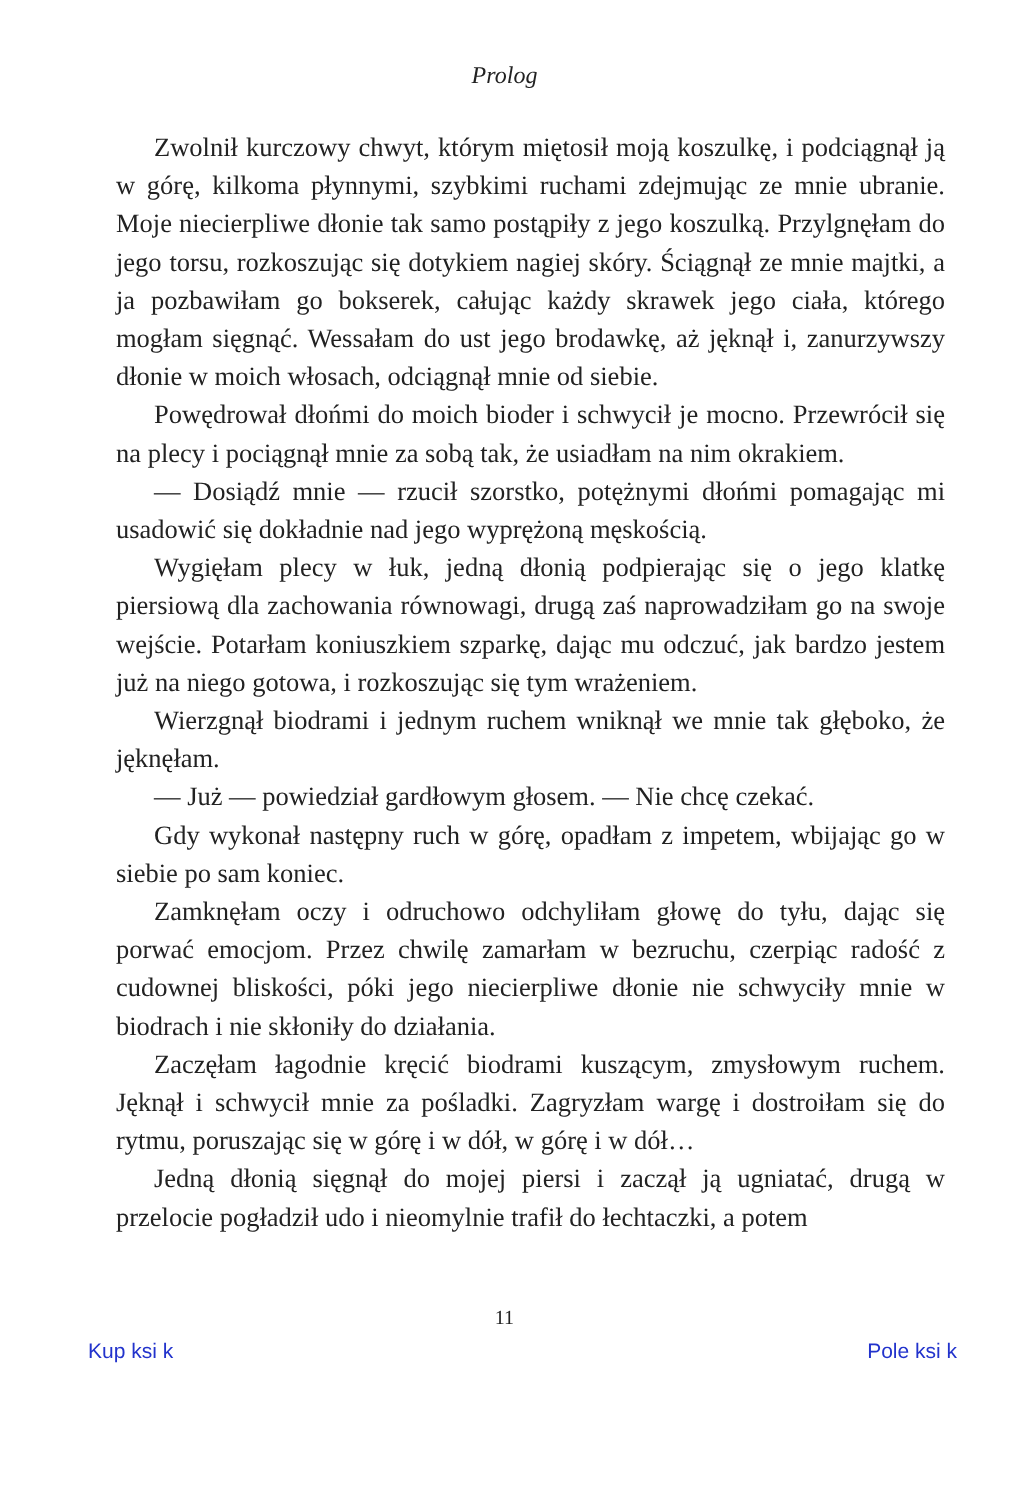Prolog
Zwolnił kurczowy chwyt, którym miętosił moją koszulkę, i podciągnął ją w górę, kilkoma płynnymi, szybkimi ruchami zdejmując ze mnie ubranie. Moje niecierpliwe dłonie tak samo postąpiły z jego koszulką. Przylgnęłam do jego torsu, rozkoszując się dotykiem nagiej skóry. Ściągnął ze mnie majtki, a ja pozbawiłam go bokserek, całując każdy skrawek jego ciała, którego mogłam sięgnąć. Wessałam do ust jego brodawkę, aż jęknął i, zanurzywszy dłonie w moich włosach, odciągnął mnie od siebie.
Powędrował dłońmi do moich bioder i schwycił je mocno. Przewrócił się na plecy i pociągnął mnie za sobą tak, że usiadłam na nim okrakiem.
— Dosiądź mnie — rzucił szorstko, potężnymi dłońmi pomagając mi usadowić się dokładnie nad jego wyprężoną męskością.
Wygięłam plecy w łuk, jedną dłonią podpierając się o jego klatkę piersiową dla zachowania równowagi, drugą zaś naprowadziłam go na swoje wejście. Potarłam koniuszkiem szparkę, dając mu odczuć, jak bardzo jestem już na niego gotowa, i rozkoszując się tym wrażeniem.
Wierzgnął biodrami i jednym ruchem wniknął we mnie tak głęboko, że jęknęłam.
— Już — powiedział gardłowym głosem. — Nie chcę czekać.
Gdy wykonał następny ruch w górę, opadłam z impetem, wbijając go w siebie po sam koniec.
Zamknęłam oczy i odruchowo odchyliłam głowę do tyłu, dając się porwać emocjom. Przez chwilę zamarłam w bezruchu, czerpiąc radość z cudownej bliskości, póki jego niecierpliwe dłonie nie schwyciły mnie w biodrach i nie skłoniły do działania.
Zaczęłam łagodnie kręcić biodrami kuszącym, zmysłowym ruchem. Jęknął i schwycił mnie za pośladki. Zagryzłam wargę i dostroiłam się do rytmu, poruszając się w górę i w dół, w górę i w dół…
Jedną dłonią sięgnął do mojej piersi i zaczął ją ugniatać, drugą w przelocie pogładził udo i nieomylnie trafił do łechtaczki, a potem
11
Kup ksi k Pole ksi k